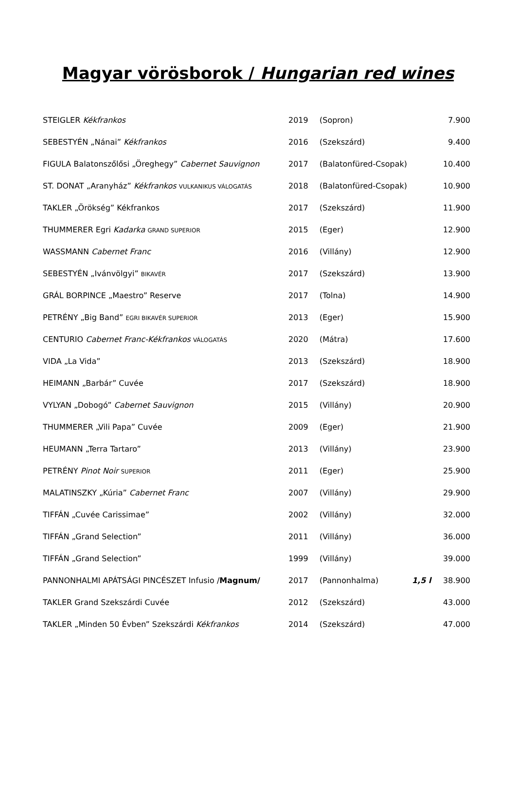Magyar vörösborok / Hungarian red wines
| STEIGLER Kékfrankos | 2019 | (Sopron) | | 7.900 |
| SEBESTYÉN „Nánai” Kékfrankos | 2016 | (Szekszárd) | | 9.400 |
| FIGULA Balatonszőlősi „Öreghegy” Cabernet Sauvignon | 2017 | (Balatonfüred-Csopak) | | 10.400 |
| ST. DONAT „Aranyház” Kékfrankos VULKANIKUS VÁLOGATÁS | 2018 | (Balatonfüred-Csopak) | | 10.900 |
| TAKLER „Örökség” Kékfrankos | 2017 | (Szekszárd) | | 11.900 |
| THUMMERER Egri Kadarka GRAND SUPERIOR | 2015 | (Eger) | | 12.900 |
| WASSMANN Cabernet Franc | 2016 | (Villány) | | 12.900 |
| SEBESTYÉN „Ivánvölgyi” BIKAVÉR | 2017 | (Szekszárd) | | 13.900 |
| GRÁL BORPINCE „Maestro” Reserve | 2017 | (Tolna) | | 14.900 |
| PETRÉNY „Big Band” EGRI BIKAVÉR SUPERIOR | 2013 | (Eger) | | 15.900 |
| CENTURIO Cabernet Franc-Kékfrankos VÁLOGATÁS | 2020 | (Mátra) | | 17.600 |
| VIDA „La Vida” | 2013 | (Szekszárd) | | 18.900 |
| HEIMANN „Barbár” Cuvée | 2017 | (Szekszárd) | | 18.900 |
| VYLYAN „Dobogó” Cabernet Sauvignon | 2015 | (Villány) | | 20.900 |
| THUMMERER „Vili Papa” Cuvée | 2009 | (Eger) | | 21.900 |
| HEUMANN „Terra Tartaro” | 2013 | (Villány) | | 23.900 |
| PETRÉNY Pinot Noir SUPERIOR | 2011 | (Eger) | | 25.900 |
| MALATINSZKY „Kúria” Cabernet Franc | 2007 | (Villány) | | 29.900 |
| TIFFÁN „Cuvée Carissimae” | 2002 | (Villány) | | 32.000 |
| TIFFÁN „Grand Selection” | 2011 | (Villány) | | 36.000 |
| TIFFÁN „Grand Selection” | 1999 | (Villány) | | 39.000 |
| PANNONHALMI APÁTSÁGI PINCÉSZET Infusio / Magnum/ | 2017 | (Pannonhalma) | 1,5 l | 38.900 |
| TAKLER Grand Szekszárdi Cuvée | 2012 | (Szekszárd) | | 43.000 |
| TAKLER „Minden 50 Évben” Szekszárdi Kékfrankos | 2014 | (Szekszárd) | | 47.000 |